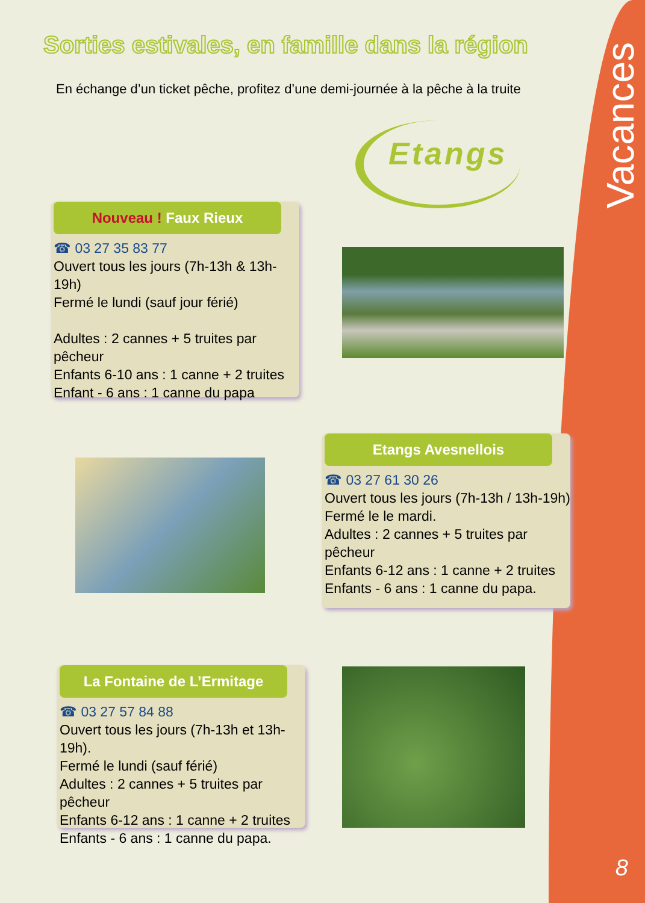Vacances
Sorties estivales, en famille dans la région
En échange d’un ticket pêche, profitez d’une demi-journée à la pêche à la truite
Etangs
Nouveau ! Faux Rieux
☎ 03 27 35 83 77
Ouvert tous les jours (7h-13h & 13h-19h)
Fermé le lundi (sauf jour férié)
Adultes : 2 cannes + 5 truites par pêcheur
Enfants 6-10 ans : 1 canne + 2 truites
Enfant - 6 ans : 1 canne du papa
Etangs Avesnellois
☎ 03 27 61 30 26
Ouvert tous les jours (7h-13h / 13h-19h)
Fermé le le mardi.
Adultes : 2 cannes + 5 truites par pêcheur
Enfants 6-12 ans : 1 canne + 2 truites
Enfants - 6 ans : 1 canne du papa.
La Fontaine de L’Ermitage
☎ 03 27 57 84 88
Ouvert tous les jours (7h-13h et 13h-19h).
Fermé le lundi (sauf férié)
Adultes : 2 cannes + 5 truites par pêcheur
Enfants 6-12 ans : 1 canne + 2 truites
Enfants - 6 ans : 1 canne du papa.
8